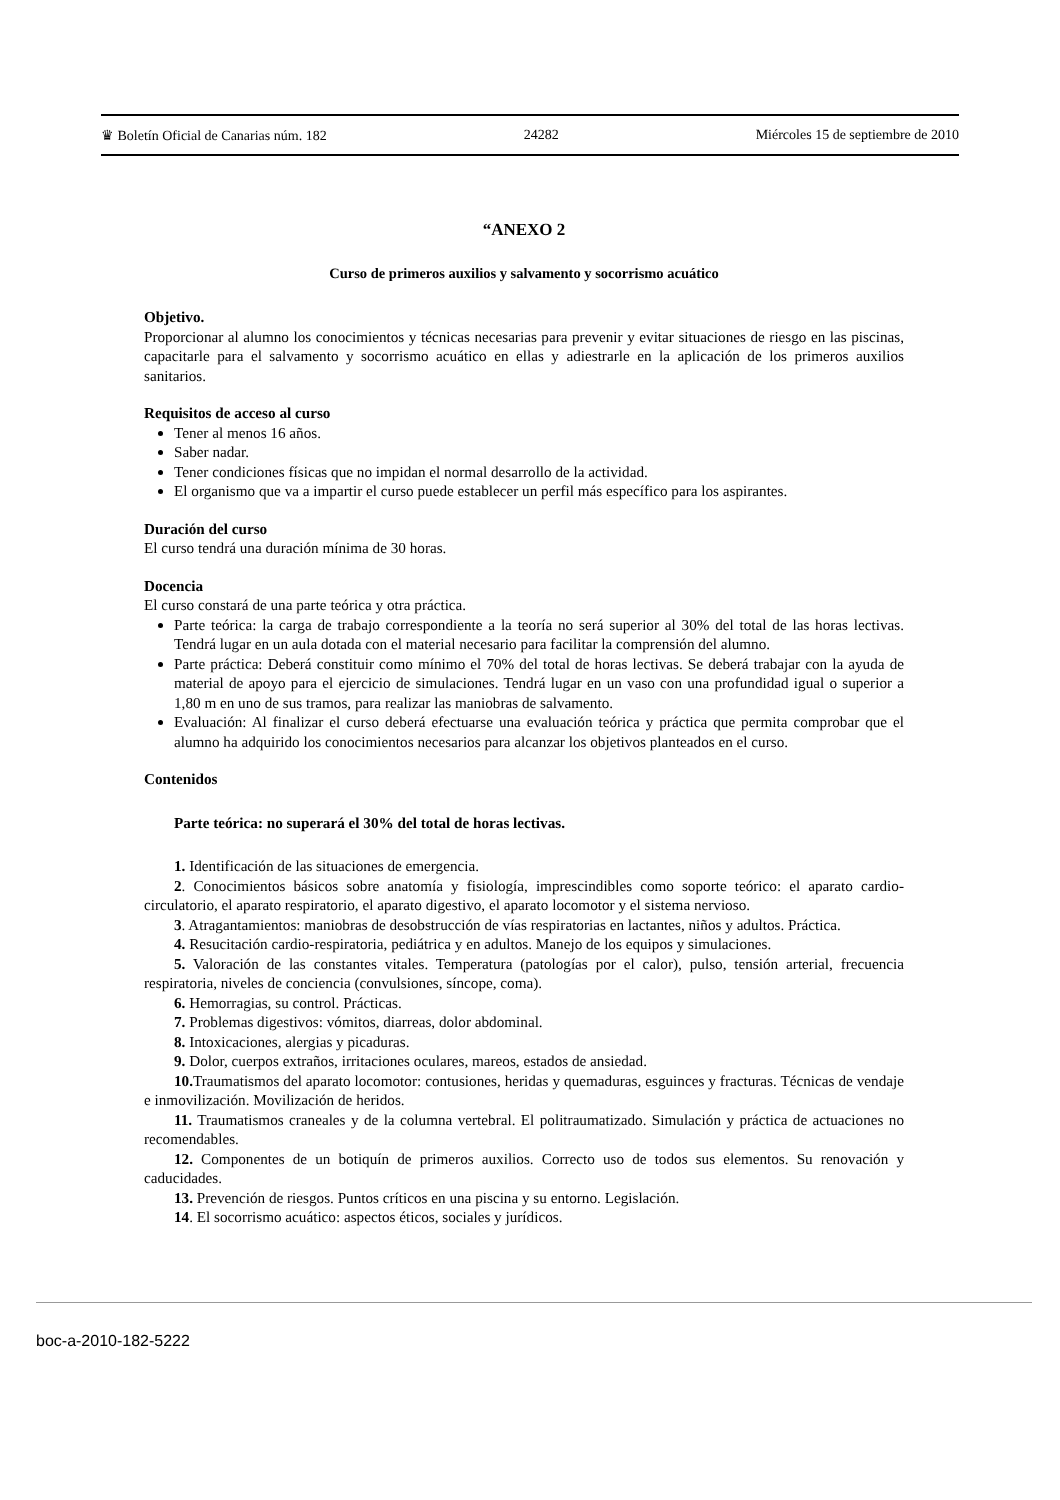♛ Boletín Oficial de Canarias núm. 182 24282 Miércoles 15 de septiembre de 2010
“ANEXO 2
Curso de primeros auxilios y salvamento y socorrismo acuático
Objetivo.
Proporcionar al alumno los conocimientos y técnicas necesarias para prevenir y evitar situaciones de riesgo en las piscinas, capacitarle para el salvamento y socorrismo acuático en ellas y adiestrarle en la aplicación de los primeros auxilios sanitarios.
Requisitos de acceso al curso
Tener al menos 16 años.
Saber nadar.
Tener condiciones físicas que no impidan el normal desarrollo de la actividad.
El organismo que va a impartir el curso puede establecer un perfil más específico para los aspirantes.
Duración del curso
El curso tendrá una duración mínima de 30 horas.
Docencia
El curso constará de una parte teórica y otra práctica.
Parte teórica: la carga de trabajo correspondiente a la teoría no será superior al 30% del total de las horas lectivas. Tendrá lugar en un aula dotada con el material necesario para facilitar la comprensión del alumno.
Parte práctica: Deberá constituir como mínimo el 70% del total de horas lectivas. Se deberá trabajar con la ayuda de material de apoyo para el ejercicio de simulaciones. Tendrá lugar en un vaso con una profundidad igual o superior a 1,80 m en uno de sus tramos, para realizar las maniobras de salvamento.
Evaluación: Al finalizar el curso deberá efectuarse una evaluación teórica y práctica que permita comprobar que el alumno ha adquirido los conocimientos necesarios para alcanzar los objetivos planteados en el curso.
Contenidos
Parte teórica: no superará el 30% del total de horas lectivas.
1. Identificación de las situaciones de emergencia.
2. Conocimientos básicos sobre anatomía y fisiología, imprescindibles como soporte teórico: el aparato cardio-circulatorio, el aparato respiratorio, el aparato digestivo, el aparato locomotor y el sistema nervioso.
3. Atragantamientos: maniobras de desobstrucción de vías respiratorias en lactantes, niños y adultos. Práctica.
4. Resucitación cardio-respiratoria, pediátrica y en adultos. Manejo de los equipos y simulaciones.
5. Valoración de las constantes vitales. Temperatura (patologías por el calor), pulso, tensión arterial, frecuencia respiratoria, niveles de conciencia (convulsiones, síncope, coma).
6. Hemorragias, su control. Prácticas.
7. Problemas digestivos: vómitos, diarreas, dolor abdominal.
8. Intoxicaciones, alergias y picaduras.
9. Dolor, cuerpos extraños, irritaciones oculares, mareos, estados de ansiedad.
10. Traumatismos del aparato locomotor: contusiones, heridas y quemaduras, esguinces y fracturas. Técnicas de vendaje e inmovilización. Movilización de heridos.
11. Traumatismos craneales y de la columna vertebral. El politraumatizado. Simulación y práctica de actuaciones no recomendables.
12. Componentes de un botiquín de primeros auxilios. Correcto uso de todos sus elementos. Su renovación y caducidades.
13. Prevención de riesgos. Puntos críticos en una piscina y su entorno. Legislación.
14. El socorrismo acuático: aspectos éticos, sociales y jurídicos.
boc-a-2010-182-5222